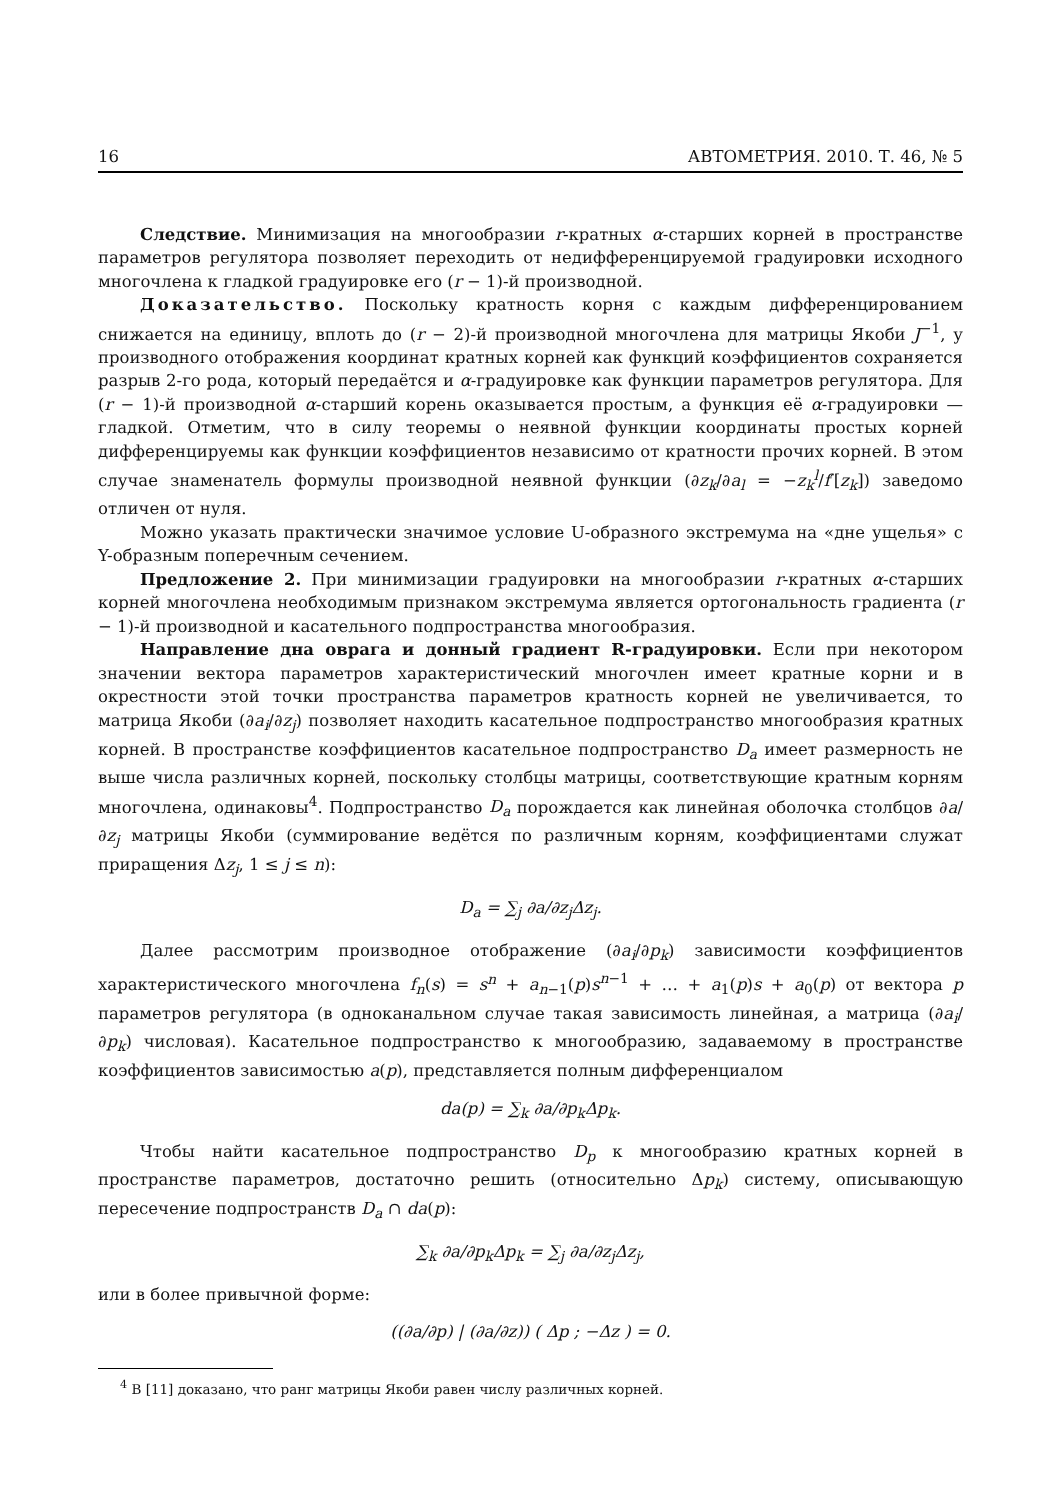16 АВТОМЕТРИЯ. 2010. Т. 46, № 5
Следствие. Минимизация на многообразии r-кратных α-старших корней в пространстве параметров регулятора позволяет переходить от недифференцируемой градуировки исходного многочлена к гладкой градуировке его (r − 1)-й производной.
Доказательство. Поскольку кратность корня с каждым дифференцированием снижается на единицу, вплоть до (r − 2)-й производной многочлена для матрицы Якоби J<sup>−1</sup>, у производного отображения координат кратных корней как функций коэффициентов сохраняется разрыв 2-го рода, который передаётся и α-градуировке как функции параметров регулятора. Для (r − 1)-й производной α-старший корень оказывается простым, а функция её α-градуировки — гладкой. Отметим, что в силу теоремы о неявной функции координаты простых корней дифференцируемы как функции коэффициентов независимо от кратности прочих корней. В этом случае знаменатель формулы производной неявной функции (∂z<sub>k</sub>/∂a<sub>l</sub> = −z<sub>k</sub><sup>l</sup>/f′[z<sub>k</sub>]) заведомо отличен от нуля.
Можно указать практически значимое условие U-образного экстремума на «дне ущелья» с Y-образным поперечным сечением.
Предложение 2. При минимизации градуировки на многообразии r-кратных α-старших корней многочлена необходимым признаком экстремума является ортогональность градиента (r − 1)-й производной и касательного подпространства многообразия.
Направление дна оврага и донный градиент R-градуировки. Если при некотором значении вектора параметров характеристический многочлен имеет кратные корни и в окрестности этой точки пространства параметров кратность корней не увеличивается, то матрица Якоби (∂a<sub>i</sub>/∂z<sub>j</sub>) позволяет находить касательное подпространство многообразия кратных корней. В пространстве коэффициентов касательное подпространство D<sub>a</sub> имеет размерность не выше числа различных корней, поскольку столбцы матрицы, соответствующие кратным корням многочлена, одинаковы<sup>4</sup>. Подпространство D<sub>a</sub> порождается как линейная оболочка столбцов ∂a/∂z<sub>j</sub> матрицы Якоби (суммирование ведётся по различным корням, коэффициентами служат приращения Δz<sub>j</sub>, 1 ≤ j ≤ n):
D<sub>a</sub> = ∑<sub>j</sub> ∂a/∂z<sub>j</sub>Δz<sub>j</sub>.
Далее рассмотрим производное отображение (∂a<sub>i</sub>/∂p<sub>k</sub>) зависимости коэффициентов характеристического многочлена f<sub>n</sub>(s) = s<sup>n</sup> + a<sub>n−1</sub>(p)s<sup>n−1</sup> + … + a<sub>1</sub>(p)s + a<sub>0</sub>(p) от вектора p параметров регулятора (в одноканальном случае такая зависимость линейная, а матрица (∂a<sub>i</sub>/∂p<sub>k</sub>) числовая). Касательное подпространство к многообразию, задаваемому в пространстве коэффициентов зависимостью a(p), представляется полным дифференциалом
da(p) = ∑<sub>k</sub> ∂a/∂p<sub>k</sub>Δp<sub>k</sub>.
Чтобы найти касательное подпространство D<sub>p</sub> к многообразию кратных корней в пространстве параметров, достаточно решить (относительно Δp<sub>k</sub>) систему, описывающую пересечение подпространств D<sub>a</sub> ∩ da(p):
∑<sub>k</sub> ∂a/∂p<sub>k</sub>Δp<sub>k</sub> = ∑<sub>j</sub> ∂a/∂z<sub>j</sub>Δz<sub>j</sub>,
или в более привычной форме:
((∂a/∂p) | (∂a/∂z)) ( Δp ; −Δz ) = 0.
<sup>4</sup> В [11] доказано, что ранг матрицы Якоби равен числу различных корней.